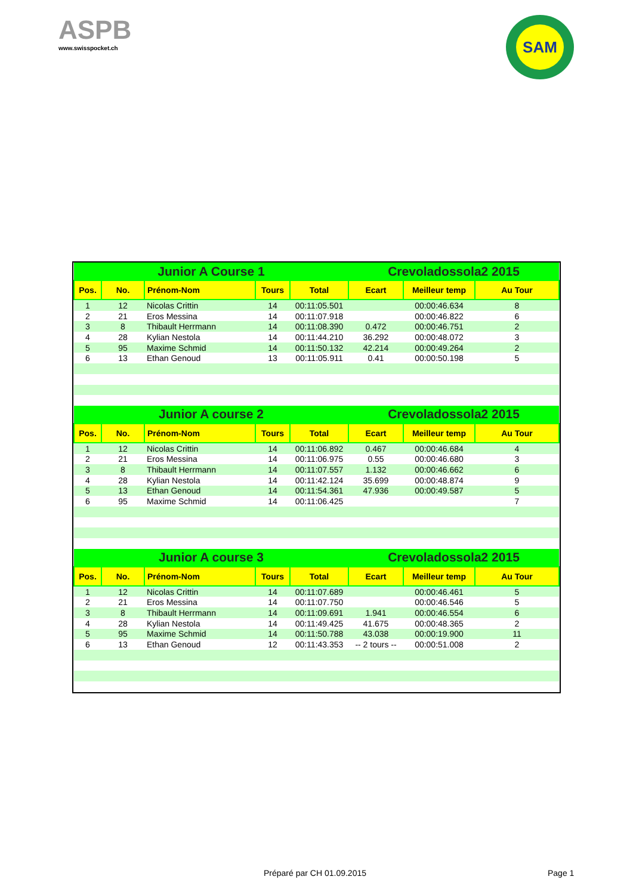ASPB
www.swisspocket.ch
SAM
| Junior A Course 1 | | | | | Crevoladossola2 2015 | | |
| --- | --- | --- | --- | --- | --- | --- | --- |
| Pos. | No. | Prénom-Nom | Tours | Total | Ecart | Meilleur temp | Au Tour |
| 1 | 12 | Nicolas Crittin | 14 | 00:11:05.501 | | 00:00:46.634 | 8 |
| 2 | 21 | Eros Messina | 14 | 00:11:07.918 | | 00:00:46.822 | 6 |
| 3 | 8 | Thibault Herrmann | 14 | 00:11:08.390 | 0.472 | 00:00:46.751 | 2 |
| 4 | 28 | Kylian Nestola | 14 | 00:11:44.210 | 36.292 | 00:00:48.072 | 3 |
| 5 | 95 | Maxime Schmid | 14 | 00:11:50.132 | 42.214 | 00:00:49.264 | 2 |
| 6 | 13 | Ethan Genoud | 13 | 00:11:05.911 | 0.41 | 00:00:50.198 | 5 |
| Junior A course 2 | | | | | Crevoladossola2 2015 | | |
| Pos. | No. | Prénom-Nom | Tours | Total | Ecart | Meilleur temp | Au Tour |
| 1 | 12 | Nicolas Crittin | 14 | 00:11:06.892 | 0.467 | 00:00:46.684 | 4 |
| 2 | 21 | Eros Messina | 14 | 00:11:06.975 | 0.55 | 00:00:46.680 | 3 |
| 3 | 8 | Thibault Herrmann | 14 | 00:11:07.557 | 1.132 | 00:00:46.662 | 6 |
| 4 | 28 | Kylian Nestola | 14 | 00:11:42.124 | 35.699 | 00:00:48.874 | 9 |
| 5 | 13 | Ethan Genoud | 14 | 00:11:54.361 | 47.936 | 00:00:49.587 | 5 |
| 6 | 95 | Maxime Schmid | 14 | 00:11:06.425 | | | 7 |
| Junior A course 3 | | | | | Crevoladossola2 2015 | | |
| Pos. | No. | Prénom-Nom | Tours | Total | Ecart | Meilleur temp | Au Tour |
| 1 | 12 | Nicolas Crittin | 14 | 00:11:07.689 | | 00:00:46.461 | 5 |
| 2 | 21 | Eros Messina | 14 | 00:11:07.750 | | 00:00:46.546 | 5 |
| 3 | 8 | Thibault Herrmann | 14 | 00:11:09.691 | 1.941 | 00:00:46.554 | 6 |
| 4 | 28 | Kylian Nestola | 14 | 00:11:49.425 | 41.675 | 00:00:48.365 | 2 |
| 5 | 95 | Maxime Schmid | 14 | 00:11:50.788 | 43.038 | 00:00:19.900 | 11 |
| 6 | 13 | Ethan Genoud | 12 | 00:11:43.353 | -- 2 tours -- | 00:00:51.008 | 2 |
Préparé par CH 01.09.2015 Page 1